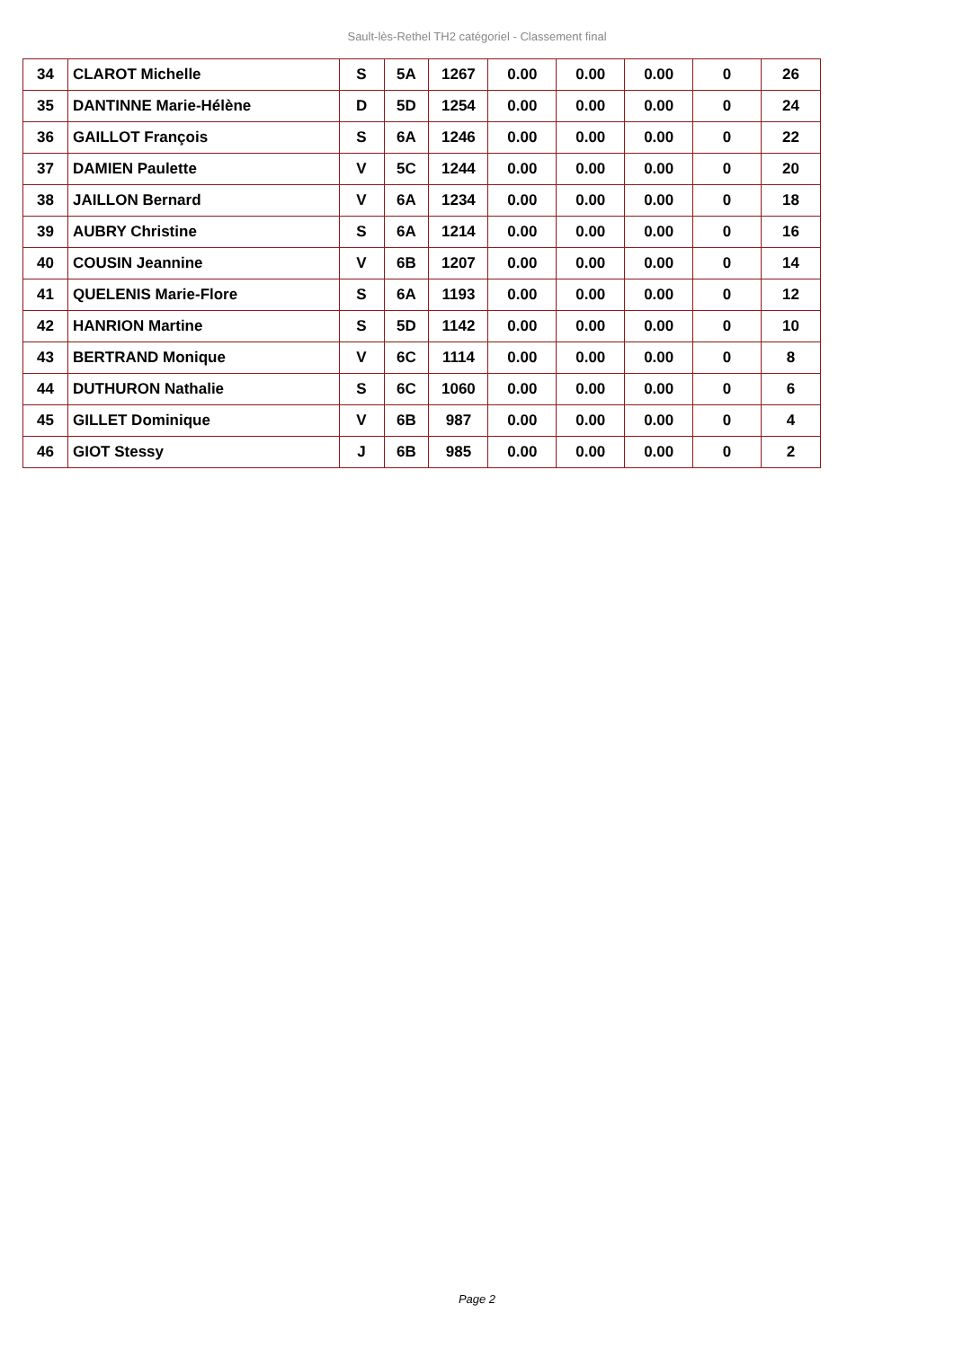Sault-lès-Rethel TH2 catégoriel - Classement final
| 34 | CLAROT Michelle | S | 5A | 1267 | 0.00 | 0.00 | 0.00 | 0 | 26 |
| 35 | DANTINNE Marie-Hélène | D | 5D | 1254 | 0.00 | 0.00 | 0.00 | 0 | 24 |
| 36 | GAILLOT François | S | 6A | 1246 | 0.00 | 0.00 | 0.00 | 0 | 22 |
| 37 | DAMIEN Paulette | V | 5C | 1244 | 0.00 | 0.00 | 0.00 | 0 | 20 |
| 38 | JAILLON Bernard | V | 6A | 1234 | 0.00 | 0.00 | 0.00 | 0 | 18 |
| 39 | AUBRY Christine | S | 6A | 1214 | 0.00 | 0.00 | 0.00 | 0 | 16 |
| 40 | COUSIN Jeannine | V | 6B | 1207 | 0.00 | 0.00 | 0.00 | 0 | 14 |
| 41 | QUELENIS Marie-Flore | S | 6A | 1193 | 0.00 | 0.00 | 0.00 | 0 | 12 |
| 42 | HANRION Martine | S | 5D | 1142 | 0.00 | 0.00 | 0.00 | 0 | 10 |
| 43 | BERTRAND Monique | V | 6C | 1114 | 0.00 | 0.00 | 0.00 | 0 | 8 |
| 44 | DUTHURON Nathalie | S | 6C | 1060 | 0.00 | 0.00 | 0.00 | 0 | 6 |
| 45 | GILLET Dominique | V | 6B | 987 | 0.00 | 0.00 | 0.00 | 0 | 4 |
| 46 | GIOT Stessy | J | 6B | 985 | 0.00 | 0.00 | 0.00 | 0 | 2 |
Page 2